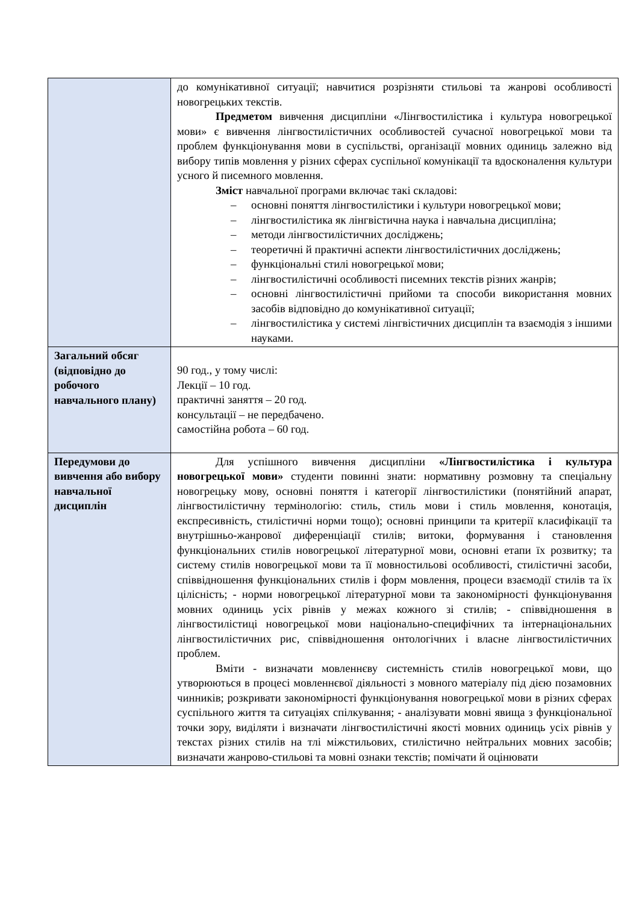| | до комунікативної ситуації; навчитися розрізняти стильові та жанрові особливості новогрецьких текстів. Предметом вивчення дисципліни «Лінгвостилістика і культура новогрецької мови» є вивчення лінгвостилістичних особливостей сучасної новогрецької мови та проблем функціонування мови в суспільстві, організації мовних одиниць залежно від вибору типів мовлення у різних сферах суспільної комунікації та вдосконалення культури усного й писемного мовлення. Зміст навчальної програми включає такі складові: – основні поняття лінгвостилістики і культури новогрецької мови; – лінгвостилістика як лінгвістична наука і навчальна дисципліна; – методи лінгвостилістичних досліджень; – теоретичні й практичні аспекти лінгвостилістичних досліджень; – функціональні стилі новогрецької мови; – лінгвостилістичні особливості писемних текстів різних жанрів; – основні лінгвостилістичні прийоми та способи використання мовних засобів відповідно до комунікативної ситуації; – лінгвостилістика у системі лінгвістичних дисциплін та взаємодія з іншими науками. |
| Загальний обсяг (відповідно до робочого навчального плану) | 90 год., у тому числі: Лекції – 10 год. практичні заняття – 20 год. консультації – не передбачено. самостійна робота – 60 год. |
| Передумови до вивчення або вибору навчальної дисциплін | Для успішного вивчення дисципліни «Лінгвостилістика і культура новогрецької мови» студенти повинні знати: нормативну розмовну та спеціальну новогрецьку мову, основні поняття і категорії лінгвостилістики (понятійний апарат, лінгвостилістичну термінологію: стиль, стиль мови і стиль мовлення, конотація, експресивність, стилістичні норми тощо); основні принципи та критерії класифікації та внутрішньо-жанрової диференціації стилів; витоки, формування і становлення функціональних стилів новогрецької літературної мови, основні етапи їх розвитку; та систему стилів новогрецької мови та її мовностильові особливості, стилістичні засоби, співвідношення функціональних стилів і форм мовлення, процеси взаємодії стилів та їх цілісність; - норми новогрецької літературної мови та закономірності функціонування мовних одиниць усіх рівнів у межах кожного зі стилів; - співвідношення в лінгвостилістиці новогрецької мови національно-специфічних та інтернаціональних лінгвостилістичних рис, співвідношення онтологічних і власне лінгвостилістичних проблем. Вміти - визначати мовленнєву системність стилів новогрецької мови, що утворюються в процесі мовленнєвої діяльності з мовного матеріалу під дією позамовних чинників; розкривати закономірності функціонування новогрецької мови в різних сферах суспільного життя та ситуаціях спілкування; - аналізувати мовні явища з функціональної точки зору, виділяти і визначати лінгвостилістичні якості мовних одиниць усіх рівнів у текстах різних стилів на тлі міжстильових, стилістично нейтральних мовних засобів; визначати жанрово-стильові та мовні ознаки текстів; помічати й оцінювати |